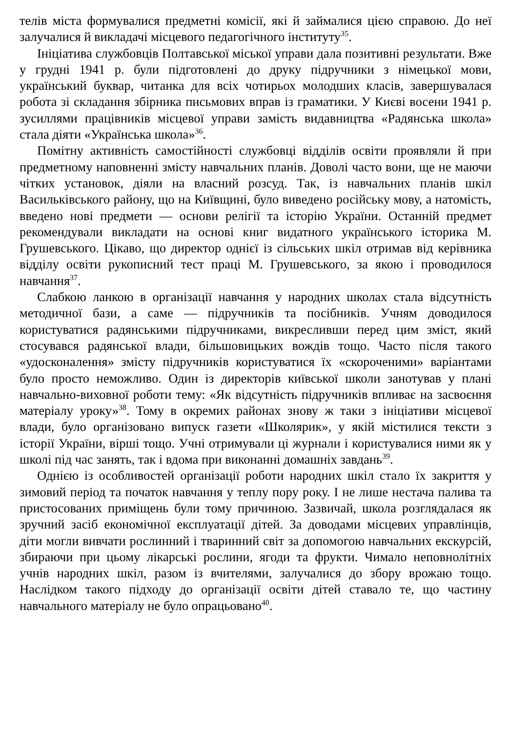телів міста формувалися предметні комісії, які й займалися цією справою. До неї залучалися й викладачі місцевого педагогічного інституту<sup>35</sup>.
Ініціатива службовців Полтавської міської управи дала позитивні результати. Вже у грудні 1941 р. були підготовлені до друку підручники з німецької мови, український буквар, читанка для всіх чотирьох молодших класів, завершувалася робота зі складання збірника письмових вправ із граматики. У Києві восени 1941 р. зусиллями працівників місцевої управи замість видавництва «Радянська школа» стала діяти «Українська школа»<sup>36</sup>.
Помітну активність самостійності службовці відділів освіти проявляли й при предметному наповненні змісту навчальних планів. Доволі часто вони, ще не маючи чітких установок, діяли на власний розсуд. Так, із навчальних планів шкіл Васильківського району, що на Київщині, було виведено російську мову, а натомість, введено нові предмети — основи релігії та історію України. Останній предмет рекомендували викладати на основі книг видатного українського історика М. Грушевського. Цікаво, що директор однієї із сільських шкіл отримав від керівника відділу освіти рукописний тест праці М. Грушевського, за якою і проводилося навчання<sup>37</sup>.
Слабкою ланкою в організації навчання у народних школах стала відсутність методичної бази, а саме — підручників та посібників. Учням доводилося користуватися радянськими підручниками, викресливши перед цим зміст, який стосувався радянської влади, більшовицьких вождів тощо. Часто після такого «удосконалення» змісту підручників користуватися їх «скороченими» варіантами було просто неможливо. Один із директорів київської школи занотував у плані навчально-виховної роботи тему: «Як відсутність підручників впливає на засвоєння матеріалу уроку»<sup>38</sup>. Тому в окремих районах знову ж таки з ініціативи місцевої влади, було організовано випуск газети «Школярик», у якій містилися тексти з історії України, вірші тощо. Учні отримували ці журнали і користувалися ними як у школі під час занять, так і вдома при виконанні домашніх завдань<sup>39</sup>.
Однією із особливостей організації роботи народних шкіл стало їх закриття у зимовий період та початок навчання у теплу пору року. І не лише нестача палива та пристосованих приміщень були тому причиною. Зазвичай, школа розглядалася як зручний засіб економічної експлуатації дітей. За доводами місцевих управлінців, діти могли вивчати рослинний і тваринний світ за допомогою навчальних екскурсій, збираючи при цьому лікарські рослини, ягоди та фрукти. Чимало неповнолітніх учнів народних шкіл, разом із вчителями, залучалися до збору врожаю тощо. Наслідком такого підходу до організації освіти дітей ставало те, що частину навчального матеріалу не було опрацьовано<sup>40</sup>.